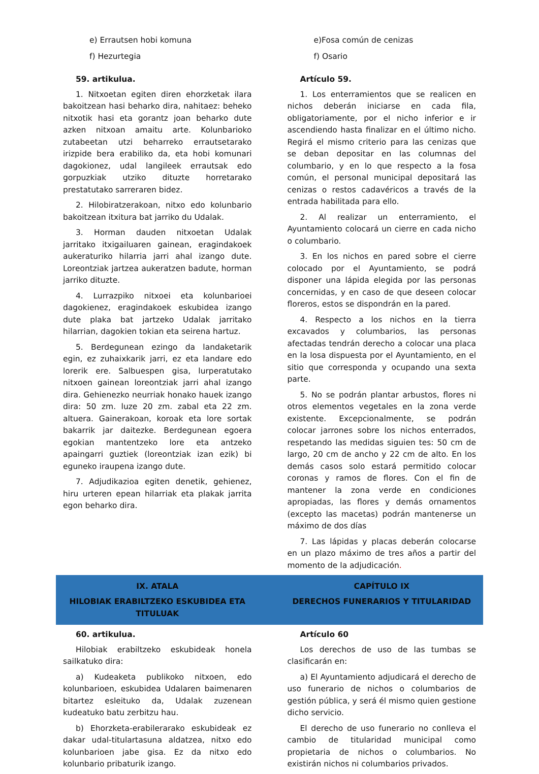e) Errautsen hobi komuna
f) Hezurtegia
59. artikulua.
1. Nitxoetan egiten diren ehorzketak ilara bakoitzean hasi beharko dira, nahitaez: beheko nitxotik hasi eta gorantz joan beharko dute azken nitxoan amaitu arte. Kolunbarioko zutabeetan utzi beharreko errautsetarako irizpide bera erabiliko da, eta hobi komunari dagokionez, udal langileek errautsak edo gorpuzkiak utziko dituzte horretarako prestatutako sarreraren bidez.
2. Hilobiratzerakoan, nitxo edo kolunbario bakoitzean itxitura bat jarriko du Udalak.
3. Horman dauden nitxoetan Udalak jarritako itxigailuaren gainean, eragindakoek aukeraturiko hilarria jarri ahal izango dute. Loreontziak jartzea aukeratzen badute, horman jarriko dituzte.
4. Lurrazpiko nitxoei eta kolunbarioei dagokienez, eragindakoek eskubidea izango dute plaka bat jartzeko Udalak jarritako hilarrian, dagokien tokian eta seirena hartuz.
5. Berdegunean ezingo da landaketarik egin, ez zuhaixkarik jarri, ez eta landare edo lorerik ere. Salbuespen gisa, lurperatutako nitxoen gainean loreontziak jarri ahal izango dira. Gehienezko neurriak honako hauek izango dira: 50 zm. luze 20 zm. zabal eta 22 zm. altuera. Gainerakoan, koroak eta lore sortak bakarrik jar daitezke. Berdegunean egoera egokian mantentzeko lore eta antzeko apaingarri guztiek (loreontziak izan ezik) bi eguneko iraupena izango dute.
7. Adjudikazioa egiten denetik, gehienez, hiru urteren epean hilarriak eta plakak jarrita egon beharko dira.
e)Fosa común de cenizas
f) Osario
Artículo 59.
1. Los enterramientos que se realicen en nichos deberán iniciarse en cada fila, obligatoriamente, por el nicho inferior e ir ascendiendo hasta finalizar en el último nicho. Regirá el mismo criterio para las cenizas que se deban depositar en las columnas del columbario, y en lo que respecto a la fosa común, el personal municipal depositará las cenizas o restos cadavéricos a través de la entrada habilitada para ello.
2. Al realizar un enterramiento, el Ayuntamiento colocará un cierre en cada nicho o columbario.
3. En los nichos en pared sobre el cierre colocado por el Ayuntamiento, se podrá disponer una lápida elegida por las personas concernidas, y en caso de que deseen colocar floreros, estos se dispondrán en la pared.
4. Respecto a los nichos en la tierra excavados y columbarios, las personas afectadas tendrán derecho a colocar una placa en la losa dispuesta por el Ayuntamiento, en el sitio que corresponda y ocupando una sexta parte.
5. No se podrán plantar arbustos, flores ni otros elementos vegetales en la zona verde existente. Excepcionalmente, se podrán colocar jarrones sobre los nichos enterrados, respetando las medidas siguien tes: 50 cm de largo, 20 cm de ancho y 22 cm de alto. En los demás casos solo estará permitido colocar coronas y ramos de flores. Con el fin de mantener la zona verde en condiciones apropiadas, las flores y demás ornamentos (excepto las macetas) podrán mantenerse un máximo de dos días
7. Las lápidas y placas deberán colocarse en un plazo máximo de tres años a partir del momento de la adjudicación.
IX. ATALA
HILOBIAK ERABILTZEKO ESKUBIDEA ETA TITULUAK
CAPÍTULO IX
DERECHOS FUNERARIOS Y TITULARIDAD
60. artikulua.
Hilobiak erabiltzeko eskubideak honela sailkatuko dira:
a) Kudeaketa publikoko nitxoen, edo kolunbarioen, eskubidea Udalaren baimenaren bitartez esleituko da, Udalak zuzenean kudeatuko batu zerbitzu hau.
b) Ehorzketa-erabilerarako eskubideak ez dakar udal-titulartasuna aldatzea, nitxo edo kolunbarioen jabe gisa. Ez da nitxo edo kolunbario pribaturik izango.
Artículo 60
Los derechos de uso de las tumbas se clasificarán en:
a) El Ayuntamiento adjudicará el derecho de uso funerario de nichos o columbarios de gestión pública, y será él mismo quien gestione dicho servicio.
El derecho de uso funerario no conlleva el cambio de titularidad municipal como propietaria de nichos o columbarios. No existirán nichos ni columbarios privados.